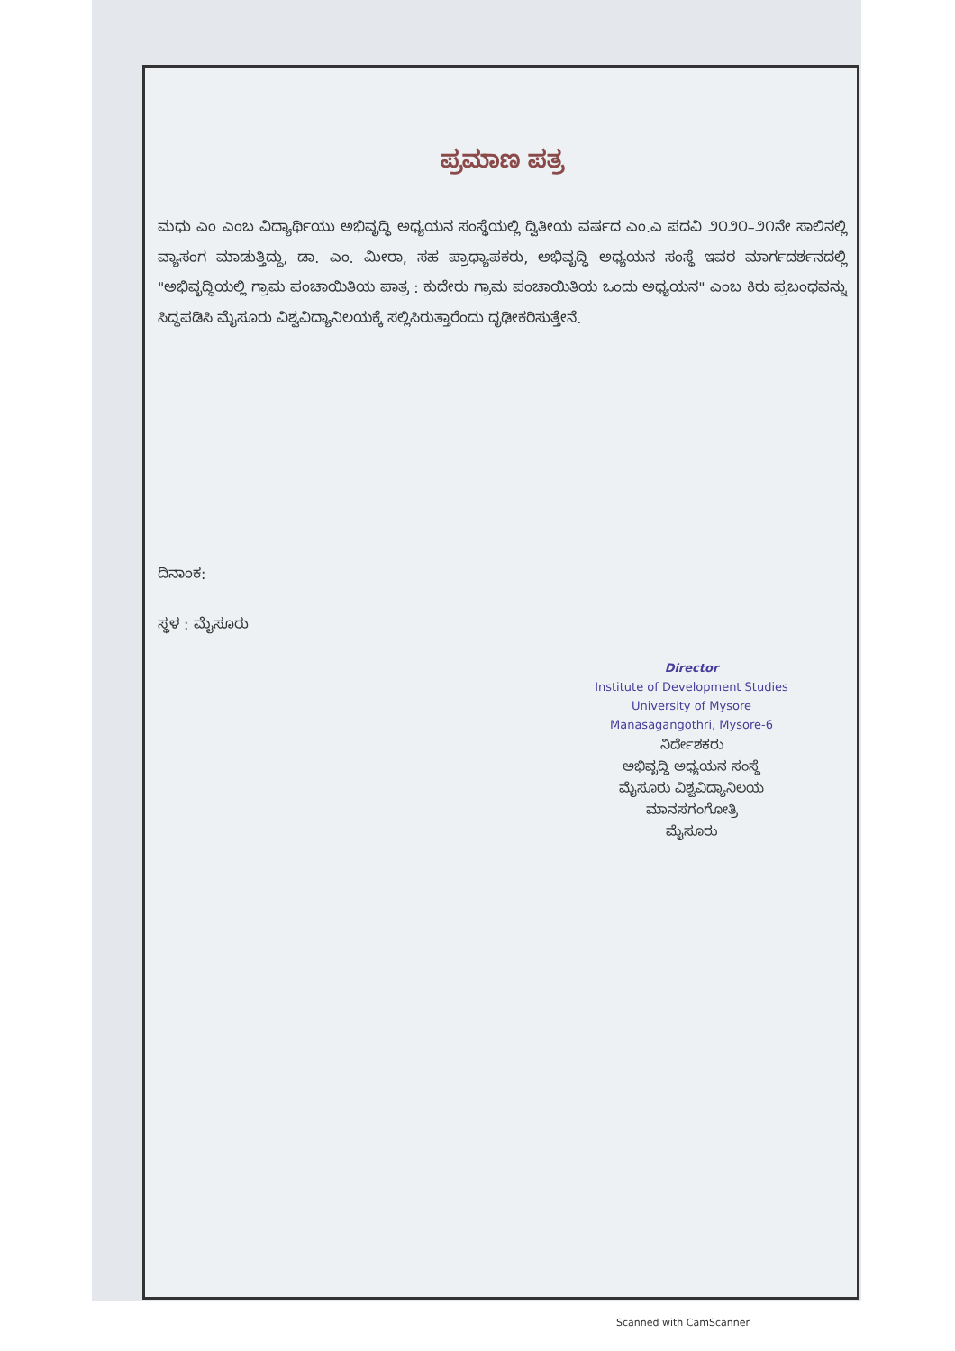ಪ್ರಮಾಣ ಪತ್ರ
ಮಧು ಎಂ ಎಂಬ ವಿದ್ಯಾರ್ಥಿಯು ಅಭಿವೃದ್ಧಿ ಅಧ್ಯಯನ ಸಂಸ್ಥೆಯಲ್ಲಿ ದ್ವಿತೀಯ ವರ್ಷದ ಎಂ.ಎ ಪದವಿ ೨೦೨೦–೨೧ನೇ ಸಾಲಿನಲ್ಲಿ ವ್ಯಾಸಂಗ ಮಾಡುತ್ತಿದ್ದು, ಡಾ. ಎಂ. ಮೀರಾ, ಸಹ ಪ್ರಾಧ್ಯಾಪಕರು, ಅಭಿವೃದ್ಧಿ ಅಧ್ಯಯನ ಸಂಸ್ಥೆ ಇವರ ಮಾರ್ಗದರ್ಶನದಲ್ಲಿ "ಅಭಿವೃದ್ಧಿಯಲ್ಲಿ ಗ್ರಾಮ ಪಂಚಾಯಿತಿಯ ಪಾತ್ರ : ಕುದೇರು ಗ್ರಾಮ ಪಂಚಾಯಿತಿಯ ಒಂದು ಅಧ್ಯಯನ" ಎಂಬ ಕಿರು ಪ್ರಬಂಧವನ್ನು ಸಿದ್ಧಪಡಿಸಿ ಮೈಸೂರು ವಿಶ್ವವಿದ್ಯಾನಿಲಯಕ್ಕೆ ಸಲ್ಲಿಸಿರುತ್ತಾರೆಂದು ದೃಢೀಕರಿಸುತ್ತೇನೆ.
ದಿನಾಂಕ:
ಸ್ಥಳ : ಮೈಸೂರು
Director
Institute of Development Studies
University of Mysore
Manasagangothri, Mysore-6
ನಿರ್ದೇಶಕರು
ಅಭಿವೃದ್ಧಿ ಅಧ್ಯಯನ ಸಂಸ್ಥೆ
ಮೈಸೂರು ವಿಶ್ವವಿದ್ಯಾನಿಲಯ
ಮಾನಸಗಂಗೋತ್ರಿ
ಮೈಸೂರು
Scanned with CamScanner